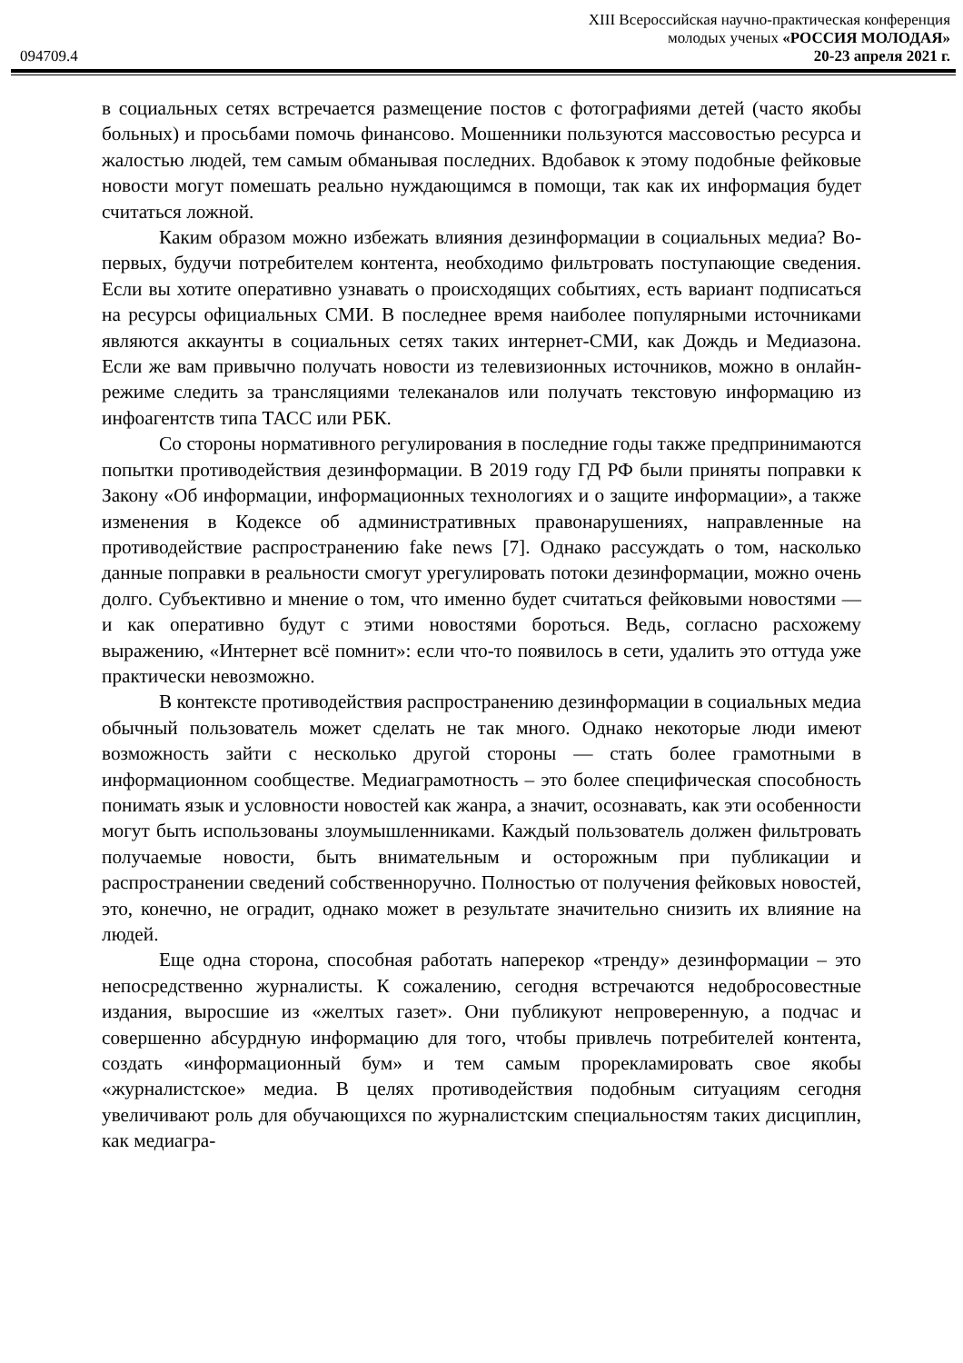XIII Всероссийская научно-практическая конференция
молодых ученых «РОССИЯ МОЛОДАЯ»
094709.4 20-23 апреля 2021 г.
в социальных сетях встречается размещение постов с фотографиями детей (часто якобы больных) и просьбами помочь финансово. Мошенники пользуются массовостью ресурса и жалостью людей, тем самым обманывая последних. Вдобавок к этому подобные фейковые новости могут помешать реально нуждающимся в помощи, так как их информация будет считаться ложной.
Каким образом можно избежать влияния дезинформации в социальных медиа? Во-первых, будучи потребителем контента, необходимо фильтровать поступающие сведения. Если вы хотите оперативно узнавать о происходящих событиях, есть вариант подписаться на ресурсы официальных СМИ. В последнее время наиболее популярными источниками являются аккаунты в социальных сетях таких интернет-СМИ, как Дождь и Медиазона. Если же вам привычно получать новости из телевизионных источников, можно в онлайн-режиме следить за трансляциями телеканалов или получать текстовую информацию из инфоагентств типа ТАСС или РБК.
Со стороны нормативного регулирования в последние годы также предпринимаются попытки противодействия дезинформации. В 2019 году ГД РФ были приняты поправки к Закону «Об информации, информационных технологиях и о защите информации», а также изменения в Кодексе об административных правонарушениях, направленные на противодействие распространению fake news [7]. Однако рассуждать о том, насколько данные поправки в реальности смогут урегулировать потоки дезинформации, можно очень долго. Субъективно и мнение о том, что именно будет считаться фейковыми новостями — и как оперативно будут с этими новостями бороться. Ведь, согласно расхожему выражению, «Интернет всё помнит»: если что-то появилось в сети, удалить это оттуда уже практически невозможно.
В контексте противодействия распространению дезинформации в социальных медиа обычный пользователь может сделать не так много. Однако некоторые люди имеют возможность зайти с несколько другой стороны — стать более грамотными в информационном сообществе. Медиаграмотность – это более специфическая способность понимать язык и условности новостей как жанра, а значит, осознавать, как эти особенности могут быть использованы злоумышленниками. Каждый пользователь должен фильтровать получаемые новости, быть внимательным и осторожным при публикации и распространении сведений собственноручно. Полностью от получения фейковых новостей, это, конечно, не оградит, однако может в результате значительно снизить их влияние на людей.
Еще одна сторона, способная работать наперекор «тренду» дезинформации – это непосредственно журналисты. К сожалению, сегодня встречаются недобросовестные издания, выросшие из «желтых газет». Они публикуют непроверенную, а подчас и совершенно абсурдную информацию для того, чтобы привлечь потребителей контента, создать «информационный бум» и тем самым прорекламировать свое якобы «журналистское» медиа. В целях противодействия подобным ситуациям сегодня увеличивают роль для обучающихся по журналистским специальностям таких дисциплин, как медиагра-